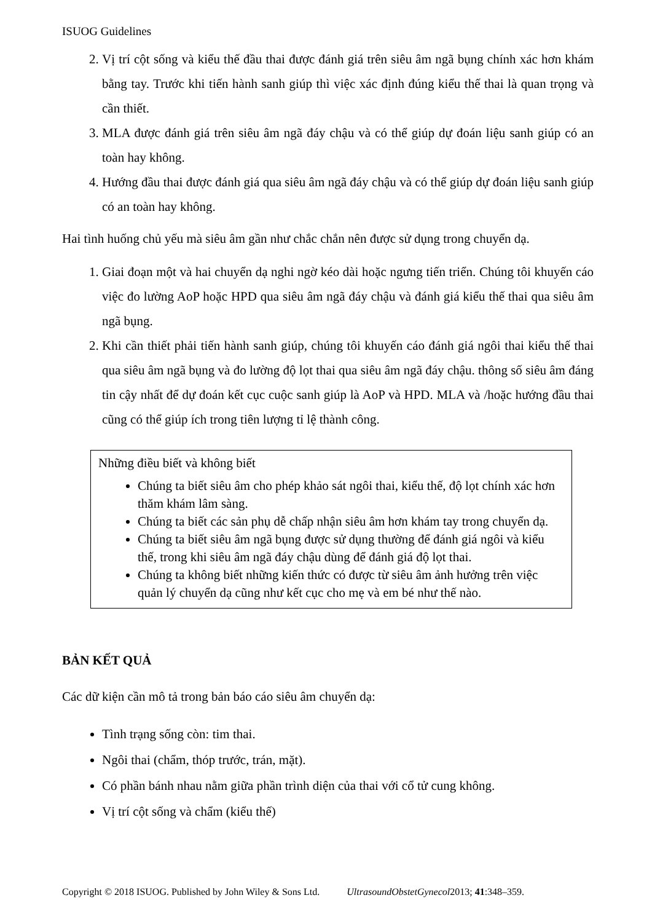ISUOG Guidelines
2. Vị trí cột sống và kiểu thế đầu thai được đánh giá trên siêu âm ngã bụng chính xác hơn khám bằng tay. Trước khi tiến hành sanh giúp thì việc xác định đúng kiểu thế thai là quan trọng và cần thiết.
3. MLA được đánh giá trên siêu âm ngã đáy chậu và có thể giúp dự đoán liệu sanh giúp có an toàn hay không.
4. Hướng đầu thai được đánh giá qua siêu âm ngã đáy chậu và có thể giúp dự đoán liệu sanh giúp có an toàn hay không.
Hai tình huống chủ yếu mà siêu âm gần như chắc chắn nên được sử dụng trong chuyển dạ.
1. Giai đoạn một và hai chuyển dạ nghi ngờ kéo dài hoặc ngưng tiến triển. Chúng tôi khuyến cáo việc đo lường AoP hoặc HPD qua siêu âm ngã đáy chậu và đánh giá kiểu thế thai qua siêu âm ngã bụng.
2. Khi cần thiết phải tiến hành sanh giúp, chúng tôi khuyến cáo đánh giá ngôi thai kiểu thế thai qua siêu âm ngã bụng và đo lường độ lọt thai qua siêu âm ngã đáy chậu. thông số siêu âm đáng tin cậy nhất để dự đoán kết cục cuộc sanh giúp là AoP và HPD. MLA và /hoặc hướng đầu thai cũng có thể giúp ích trong tiên lượng tỉ lệ thành công.
Những điều biết và không biết
Chúng ta biết siêu âm cho phép khảo sát ngôi thai, kiểu thế, độ lọt chính xác hơn thăm khám lâm sàng.
Chúng ta biết các sản phụ dễ chấp nhận siêu âm hơn khám tay trong chuyển dạ.
Chúng ta biết siêu âm ngã bụng được sử dụng thường để đánh giá ngôi và kiểu thế, trong khi siêu âm ngã đáy chậu dùng để đánh giá độ lọt thai.
Chúng ta không biết những kiến thức có được từ siêu âm ảnh hưởng trên việc quản lý chuyển dạ cũng như kết cục cho mẹ và em bé như thế nào.
BẢN KẾT QUẢ
Các dữ kiện cần mô tả trong bản báo cáo siêu âm chuyển dạ:
Tình trạng sống còn: tim thai.
Ngôi thai (chẩm, thóp trước, trán, mặt).
Có phần bánh nhau nằm giữa phần trình diện của thai với cổ tử cung không.
Vị trí cột sống và chẩm (kiểu thế)
Copyright © 2018 ISUOG. Published by John Wiley & Sons Ltd. UltrasoundObstetGynecol2013; 41:348–359.